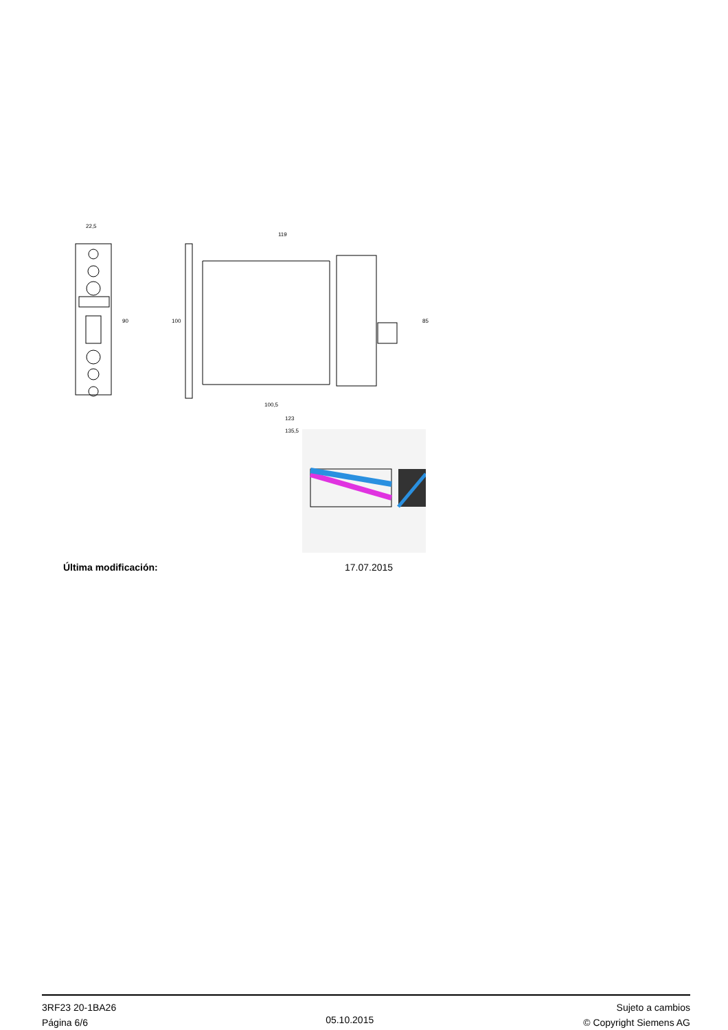22,5
90
119
100
85
100,5
123
135,5
Última modificación: 17.07.2015
3RF23 20-1BA26
Página 6/6
05.10.2015
Sujeto a cambios
© Copyright Siemens AG